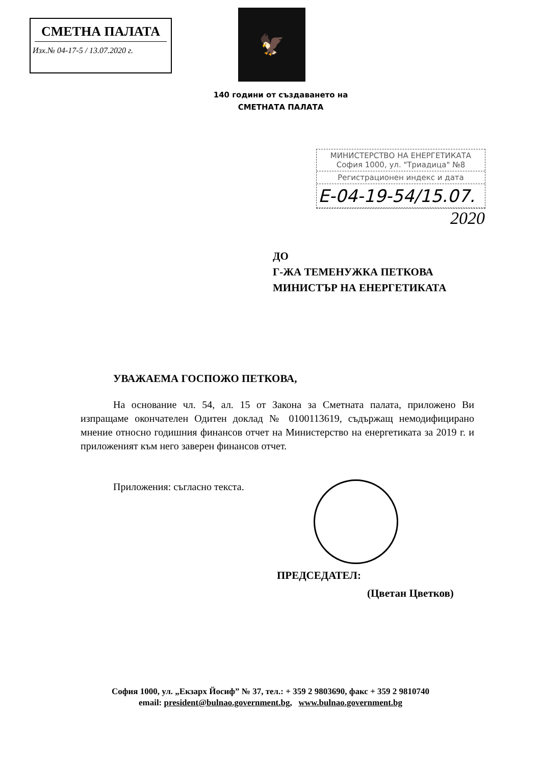СМЕТНА ПАЛАТА
Изх.№ 04-17-5 / 13.07.2020 г.
🦅
140 години от създаването на
СМЕТНАТА ПАЛАТА
МИНИСТЕРСТВО НА ЕНЕРГЕТИКАТА
София 1000, ул. "Триадица" №8
Регистрационен индекс и дата
Е-04-19-54/15.07.
2020
ДО
Г-ЖА ТЕМЕНУЖКА ПЕТКОВА
МИНИСТЪР НА ЕНЕРГЕТИКАТА
УВАЖАЕМА ГОСПОЖО ПЕТКОВА,
На основание чл. 54, ал. 15 от Закона за Сметната палата, приложено Ви изпращаме окончателен Одитен доклад № 0100113619, съдържащ немодифицирано мнение относно годишния финансов отчет на Министерство на енергетиката за 2019 г. и приложеният към него заверен финансов отчет.
Приложения: съгласно текста.
ПРЕДСЕДАТЕЛ:
(Цветан Цветков)
София 1000, ул. „Екзарх Йосиф” № 37, тел.: + 359 2 9803690, факс + 359 2 9810740
email: president@bulnao.government.bg, www.bulnao.government.bg